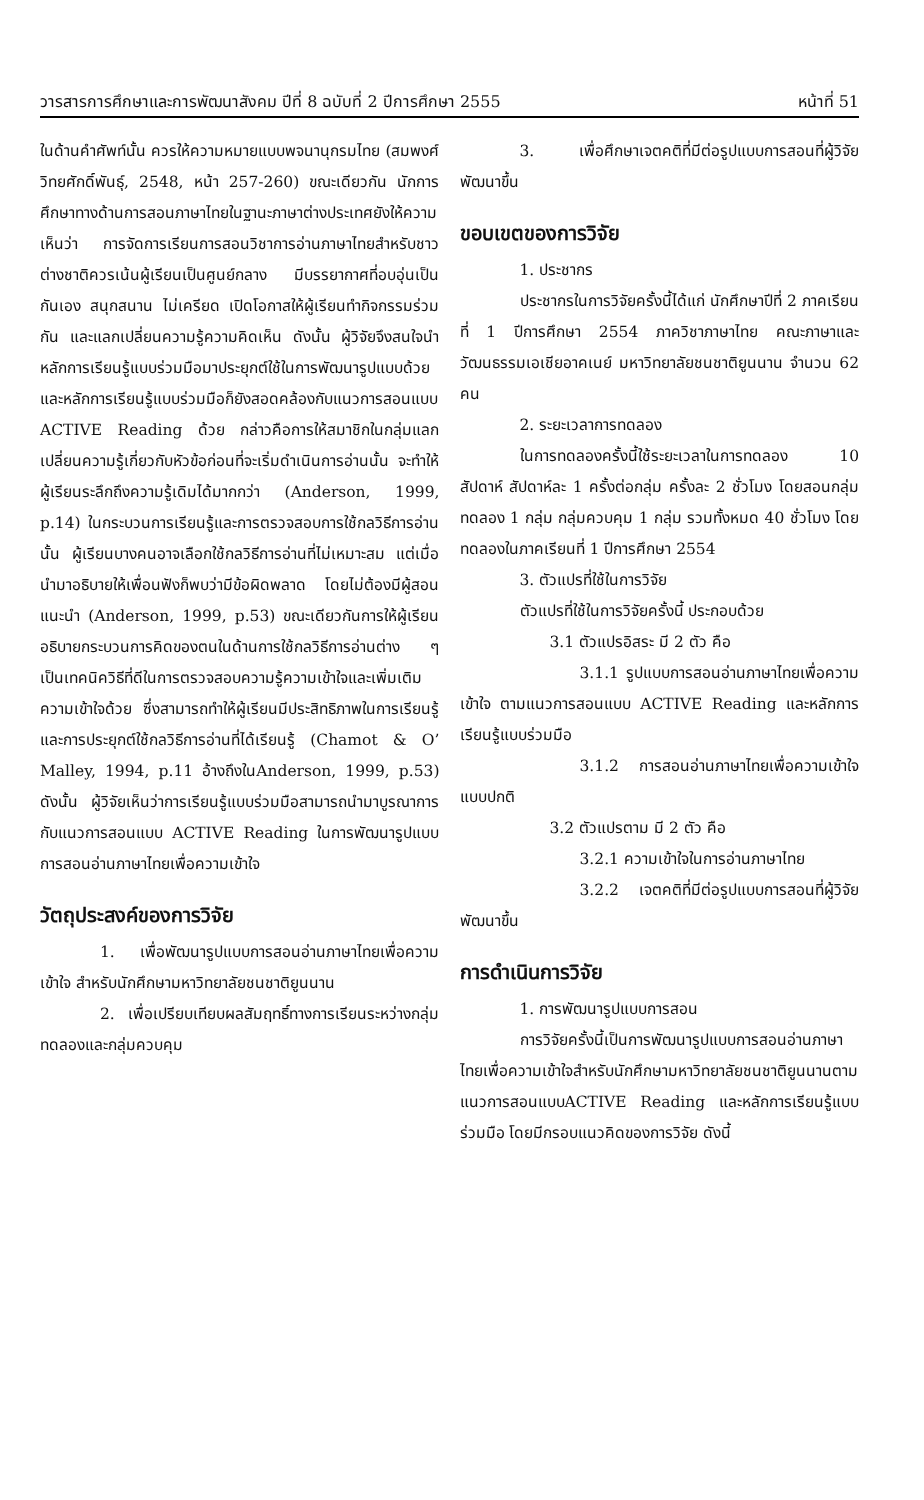วารสารการศึกษาและการพัฒนาสังคม ปีที่ 8 ฉบับที่ 2 ปีการศึกษา 2555 หน้าที่ 51
ในด้านคำศัพท์นั้น ควรให้ความหมายแบบพจนานุกรมไทย (สมพงศ์ วิทยศักดิ์พันธุ์, 2548, หน้า 257-260) ขณะเดียวกัน นักการศึกษาทางด้านการสอนภาษาไทยในฐานะภาษาต่างประเทศยังให้ความเห็นว่า การจัดการเรียนการสอนวิชาการอ่านภาษาไทยสำหรับชาวต่างชาติควรเน้นผู้เรียนเป็นศูนย์กลาง มีบรรยากาศที่อบอุ่นเป็นกันเอง สนุกสนาน ไม่เครียด เปิดโอกาสให้ผู้เรียนทำกิจกรรมร่วมกัน และแลกเปลี่ยนความรู้ความคิดเห็น ดังนั้น ผู้วิจัยจึงสนใจนำหลักการเรียนรู้แบบร่วมมือมาประยุกต์ใช้ในการพัฒนารูปแบบด้วย และหลักการเรียนรู้แบบร่วมมือก็ยังสอดคล้องกับแนวการสอนแบบ ACTIVE Reading ด้วย กล่าวคือการให้สมาชิกในกลุ่มแลกเปลี่ยนความรู้เกี่ยวกับหัวข้อก่อนที่จะเริ่มดำเนินการอ่านนั้น จะทำให้ผู้เรียนระลึกถึงความรู้เดิมได้มากกว่า (Anderson, 1999, p.14) ในกระบวนการเรียนรู้และการตรวจสอบการใช้กลวิธีการอ่านนั้น ผู้เรียนบางคนอาจเลือกใช้กลวิธีการอ่านที่ไม่เหมาะสม แต่เมื่อนำมาอธิบายให้เพื่อนฟังก็พบว่ามีข้อผิดพลาด โดยไม่ต้องมีผู้สอนแนะนำ (Anderson, 1999, p.53) ขณะเดียวกันการให้ผู้เรียนอธิบายกระบวนการคิดของตนในด้านการใช้กลวิธีการอ่านต่าง ๆ เป็นเทคนิควิธีที่ดีในการตรวจสอบความรู้ความเข้าใจและเพิ่มเติมความเข้าใจด้วย ซึ่งสามารถทำให้ผู้เรียนมีประสิทธิภาพในการเรียนรู้และการประยุกต์ใช้กลวิธีการอ่านที่ได้เรียนรู้ (Chamot & O’ Malley, 1994, p.11 อ้างถึงในAnderson, 1999, p.53) ดังนั้น ผู้วิจัยเห็นว่าการเรียนรู้แบบร่วมมือสามารถนำมาบูรณาการกับแนวการสอนแบบ ACTIVE Reading ในการพัฒนารูปแบบการสอนอ่านภาษาไทยเพื่อความเข้าใจ
วัตถุประสงค์ของการวิจัย
1. เพื่อพัฒนารูปแบบการสอนอ่านภาษาไทยเพื่อความเข้าใจ สำหรับนักศึกษามหาวิทยาลัยชนชาติยูนนาน
2. เพื่อเปรียบเทียบผลสัมฤทธิ์ทางการเรียนระหว่างกลุ่มทดลองและกลุ่มควบคุม
3. เพื่อศึกษาเจตคติที่มีต่อรูปแบบการสอนที่ผู้วิจัยพัฒนาขึ้น
ขอบเขตของการวิจัย
1. ประชากร
ประชากรในการวิจัยครั้งนี้ได้แก่ นักศึกษาปีที่ 2 ภาคเรียนที่ 1 ปีการศึกษา 2554 ภาควิชาภาษาไทย คณะภาษาและวัฒนธรรมเอเชียอาคเนย์ มหาวิทยาลัยชนชาติยูนนาน จำนวน 62 คน
2. ระยะเวลาการทดลอง
ในการทดลองครั้งนี้ใช้ระยะเวลาในการทดลอง 10 สัปดาห์ สัปดาห์ละ 1 ครั้งต่อกลุ่ม ครั้งละ 2 ชั่วโมง โดยสอนกลุ่มทดลอง 1 กลุ่ม กลุ่มควบคุม 1 กลุ่ม รวมทั้งหมด 40 ชั่วโมง โดยทดลองในภาคเรียนที่ 1 ปีการศึกษา 2554
3. ตัวแปรที่ใช้ในการวิจัย
ตัวแปรที่ใช้ในการวิจัยครั้งนี้ ประกอบด้วย
3.1 ตัวแปรอิสระ มี 2 ตัว คือ
3.1.1 รูปแบบการสอนอ่านภาษาไทยเพื่อความเข้าใจ ตามแนวการสอนแบบ ACTIVE Reading และหลักการเรียนรู้แบบร่วมมือ
3.1.2 การสอนอ่านภาษาไทยเพื่อความเข้าใจแบบปกติ
3.2 ตัวแปรตาม มี 2 ตัว คือ
3.2.1 ความเข้าใจในการอ่านภาษาไทย
3.2.2 เจตคติที่มีต่อรูปแบบการสอนที่ผู้วิจัยพัฒนาขึ้น
การดำเนินการวิจัย
1. การพัฒนารูปแบบการสอน
การวิจัยครั้งนี้เป็นการพัฒนารูปแบบการสอนอ่านภาษาไทยเพื่อความเข้าใจสำหรับนักศึกษามหาวิทยาลัยชนชาติยูนนานตามแนวการสอนแบบACTIVE Reading และหลักการเรียนรู้แบบร่วมมือ โดยมีกรอบแนวคิดของการวิจัย ดังนี้